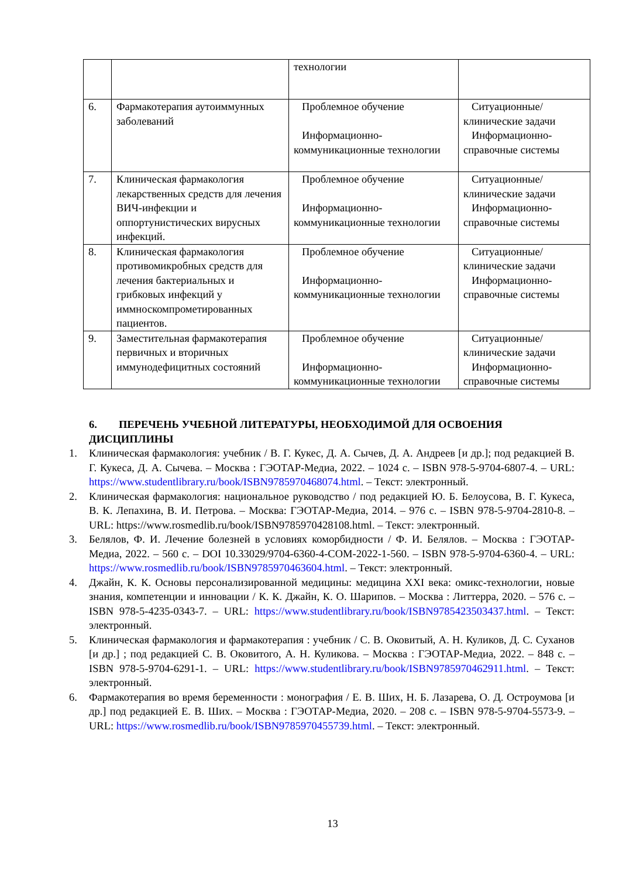| | | технологии | |
| 6. | Фармакотерапия аутоиммунных заболеваний | Проблемное обучение Информационно-коммуникационные технологии | Ситуационные/клинические задачи Информационно-справочные системы |
| 7. | Клиническая фармакология лекарственных средств для лечения ВИЧ-инфекции и оппортунистических вирусных инфекций. | Проблемное обучение Информационно-коммуникационные технологии | Ситуационные/клинические задачи Информационно-справочные системы |
| 8. | Клиническая фармакология противомикробных средств для лечения бактериальных и грибковых инфекций у иммноскомпрометированных пациентов. | Проблемное обучение Информационно-коммуникационные технологии | Ситуационные/клинические задачи Информационно-справочные системы |
| 9. | Заместительная фармакотерапия первичных и вторичных иммунодефицитных состояний | Проблемное обучение Информационно-коммуникационные технологии | Ситуационные/клинические задачи Информационно-справочные системы |
6. ПЕРЕЧЕНЬ УЧЕБНОЙ ЛИТЕРАТУРЫ, НЕОБХОДИМОЙ ДЛЯ ОСВОЕНИЯ ДИСЦИПЛИНЫ
1. Клиническая фармакология: учебник / В. Г. Кукес, Д. А. Сычев, Д. А. Андреев [и др.]; под редакцией В. Г. Кукеса, Д. А. Сычева. – Москва : ГЭОТАР-Медиа, 2022. – 1024 с. – ISBN 978-5-9704-6807-4. – URL: https://www.studentlibrary.ru/book/ISBN9785970468074.html. – Текст: электронный.
2. Клиническая фармакология: национальное руководство / под редакцией Ю. Б. Белоусова, В. Г. Кукеса, В. К. Лепахина, В. И. Петрова. – Москва: ГЭОТАР-Медиа, 2014. – 976 с. – ISBN 978-5-9704-2810-8. – URL: https://www.rosmedlib.ru/book/ISBN9785970428108.html. – Текст: электронный.
3. Белялов, Ф. И. Лечение болезней в условиях коморбидности / Ф. И. Белялов. – Москва : ГЭОТАР-Медиа, 2022. – 560 с. – DOI 10.33029/9704-6360-4-COM-2022-1-560. – ISBN 978-5-9704-6360-4. – URL: https://www.rosmedlib.ru/book/ISBN9785970463604.html. – Текст: электронный.
4. Джайн, К. К. Основы персонализированной медицины: медицина XXI века: омикс-технологии, новые знания, компетенции и инновации / К. К. Джайн, К. О. Шарипов. – Москва : Литтерра, 2020. – 576 с. – ISBN 978-5-4235-0343-7. – URL: https://www.studentlibrary.ru/book/ISBN9785423503437.html. – Текст: электронный.
5. Клиническая фармакология и фармакотерапия : учебник / С. В. Оковитый, А. Н. Куликов, Д. С. Суханов [и др.] ; под редакцией С. В. Оковитого, А. Н. Куликова. – Москва : ГЭОТАР-Медиа, 2022. – 848 с. – ISBN 978-5-9704-6291-1. – URL: https://www.studentlibrary.ru/book/ISBN9785970462911.html. – Текст: электронный.
6. Фармакотерапия во время беременности : монография / Е. В. Ших, Н. Б. Лазарева, О. Д. Остроумова [и др.] под редакцией Е. В. Ших. – Москва : ГЭОТАР-Медиа, 2020. – 208 с. – ISBN 978-5-9704-5573-9. – URL: https://www.rosmedlib.ru/book/ISBN9785970455739.html. – Текст: электронный.
13